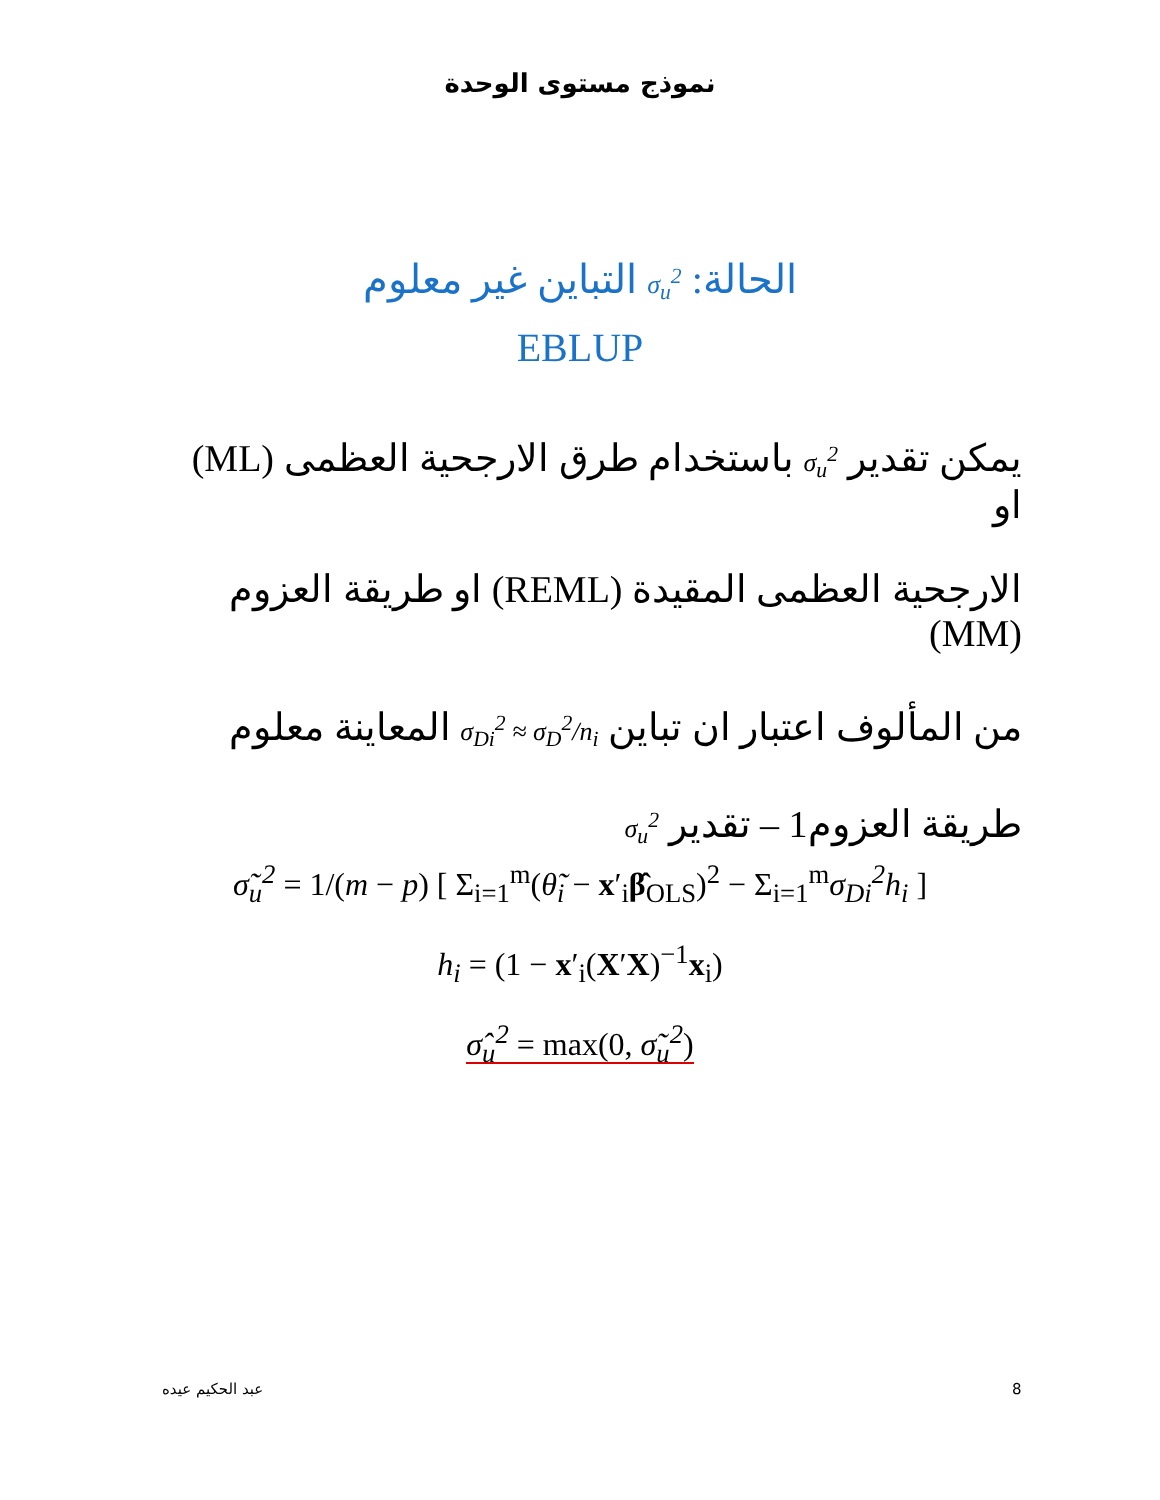نموذج مستوى الوحدة
الحالة: σ<sub>u</sub><sup>2</sup> التباين غير معلوم
EBLUP
يمكن تقدير σ<sub>u</sub><sup>2</sup> باستخدام طرق الارجحية العظمى (ML) او
الارجحية العظمى المقيدة (REML) او طريقة العزوم (MM)
من المألوف اعتبار ان تباين σ<sub>Di</sub><sup>2</sup> ≈ σ<sub>D</sub><sup>2</sup>/n<sub>i</sub> المعاينة معلوم
طريقة العزوم1 – تقدير σ<sub>u</sub><sup>2</sup>
σ̃<sub>u</sub><sup>2</sup> = 1/(m − p) [ Σ<sub>i=1</sub><sup>m</sup>(θ̃<sub>i</sub> − x′<sub>i</sub>β̂<sub>OLS</sub>)<sup>2</sup> − Σ<sub>i=1</sub><sup>m</sup>σ<sub>Di</sub><sup>2</sup>h<sub>i</sub> ]
h<sub>i</sub> = (1 − x′<sub>i</sub>(X′X)<sup>−1</sup>x<sub>i</sub>)
σ̂<sub>u</sub><sup>2</sup> = max(0, σ̃<sub>u</sub><sup>2</sup>)
8 عبد الحكيم عيده